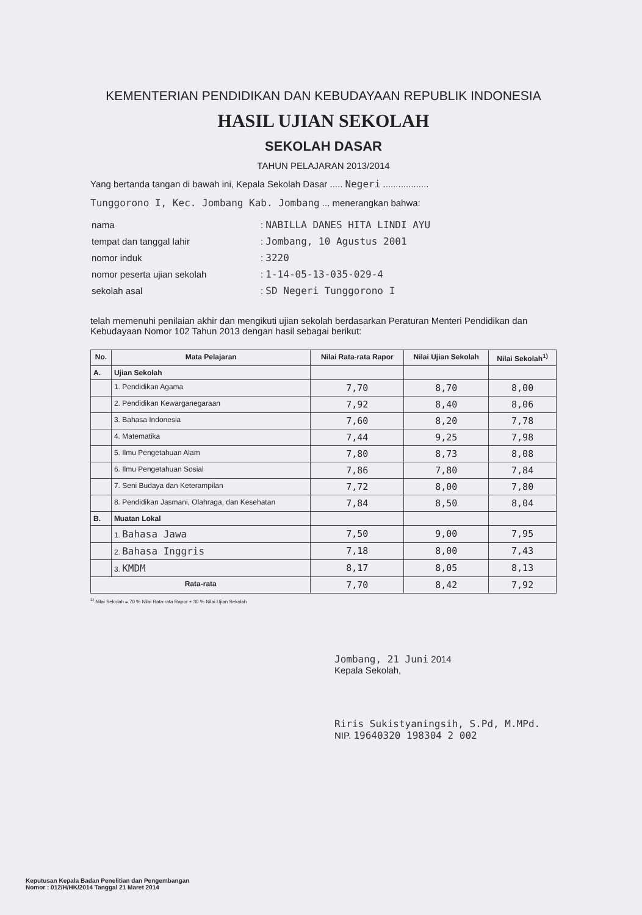KEMENTERIAN PENDIDIKAN DAN KEBUDAYAAN REPUBLIK INDONESIA
HASIL UJIAN SEKOLAH
SEKOLAH DASAR
TAHUN PELAJARAN 2013/2014
Yang bertanda tangan di bawah ini, Kepala Sekolah Dasar ..... Negeri ..................
Tunggorono I, Kec. Jombang Kab. Jombang ... menerangkan bahwa:
| nama | : NABILLA DANES HITA LINDI AYU |
| tempat dan tanggal lahir | : Jombang, 10 Agustus 2001 |
| nomor induk | : 3220 |
| nomor peserta ujian sekolah | : 1-14-05-13-035-029-4 |
| sekolah asal | : SD Negeri Tunggorono I |
telah memenuhi penilaian akhir dan mengikuti ujian sekolah berdasarkan Peraturan Menteri Pendidikan dan Kebudayaan Nomor 102 Tahun 2013 dengan hasil sebagai berikut:
| No. | Mata Pelajaran | Nilai Rata-rata Rapor | Nilai Ujian Sekolah | Nilai Sekolah<sup>1)</sup> |
| --- | --- | --- | --- | --- |
| A. | Ujian Sekolah | | | |
| | 1. Pendidikan Agama | 7,70 | 8,70 | 8,00 |
| | 2. Pendidikan Kewarganegaraan | 7,92 | 8,40 | 8,06 |
| | 3. Bahasa Indonesia | 7,60 | 8,20 | 7,78 |
| | 4. Matematika | 7,44 | 9,25 | 7,98 |
| | 5. Ilmu Pengetahuan Alam | 7,80 | 8,73 | 8,08 |
| | 6. Ilmu Pengetahuan Sosial | 7,86 | 7,80 | 7,84 |
| | 7. Seni Budaya dan Keterampilan | 7,72 | 8,00 | 7,80 |
| | 8. Pendidikan Jasmani, Olahraga, dan Kesehatan | 7,84 | 8,50 | 8,04 |
| B. | Muatan Lokal | | | |
| | 1. Bahasa Jawa | 7,50 | 9,00 | 7,95 |
| | 2. Bahasa Inggris | 7,18 | 8,00 | 7,43 |
| | 3. KMDM | 8,17 | 8,05 | 8,13 |
| Rata-rata | | 7,70 | 8,42 | 7,92 |
<sup>1)</sup> Nilai Sekolah = 70 % Nilai Rata-rata Rapor + 30 % Nilai Ujian Sekolah
Jombang, 21 Juni 2014
Kepala Sekolah,
Riris Sukistyaningsih, S.Pd, M.MPd.
NIP. 19640320 198304 2 002
Keputusan Kepala Badan Penelitian dan Pengembangan
Nomor : 012/H/HK/2014 Tanggal 21 Maret 2014